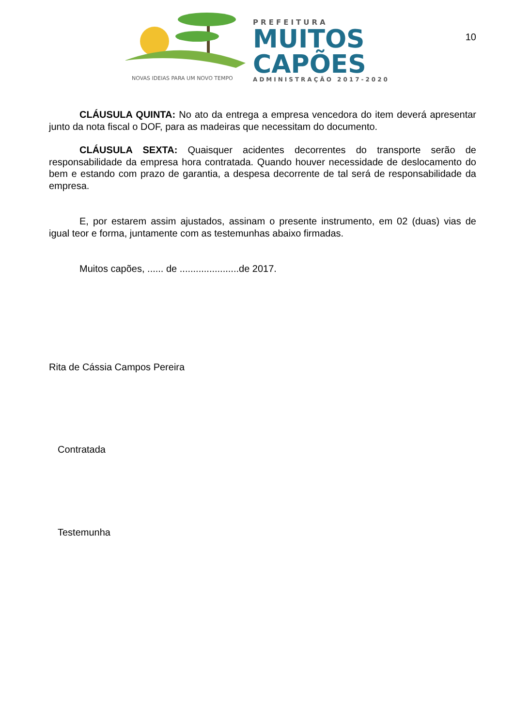NOVAS IDEIAS PARA UM NOVO TEMPO
PREFEITURA
MUITOS
CAPÕES
ADMINISTRAÇÃO 2017-2020
10
CLÁUSULA QUINTA: No ato da entrega a empresa vencedora do item deverá apresentar junto da nota fiscal o DOF, para as madeiras que necessitam do documento.
CLÁUSULA SEXTA: Quaisquer acidentes decorrentes do transporte serão de responsabilidade da empresa hora contratada. Quando houver necessidade de deslocamento do bem e estando com prazo de garantia, a despesa decorrente de tal será de responsabilidade da empresa.
E, por estarem assim ajustados, assinam o presente instrumento, em 02 (duas) vias de igual teor e forma, juntamente com as testemunhas abaixo firmadas.
Muitos capões, ...... de ......................de 2017.
Rita de Cássia Campos Pereira
Contratada
Testemunha